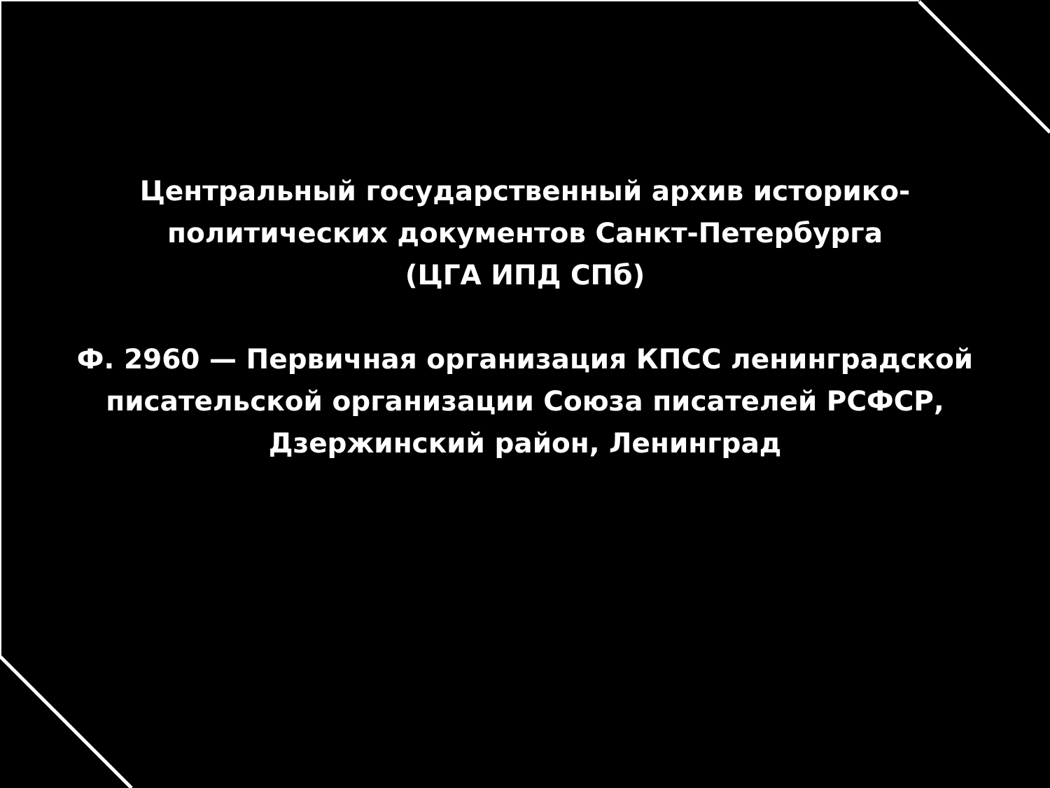Центральный государственный архив историко-
политических документов Санкт-Петербурга
(ЦГА ИПД СПб)
Ф. 2960 — Первичная организация КПСС ленинградской
писательской организации Союза писателей РСФСР,
Дзержинский район, Ленинград